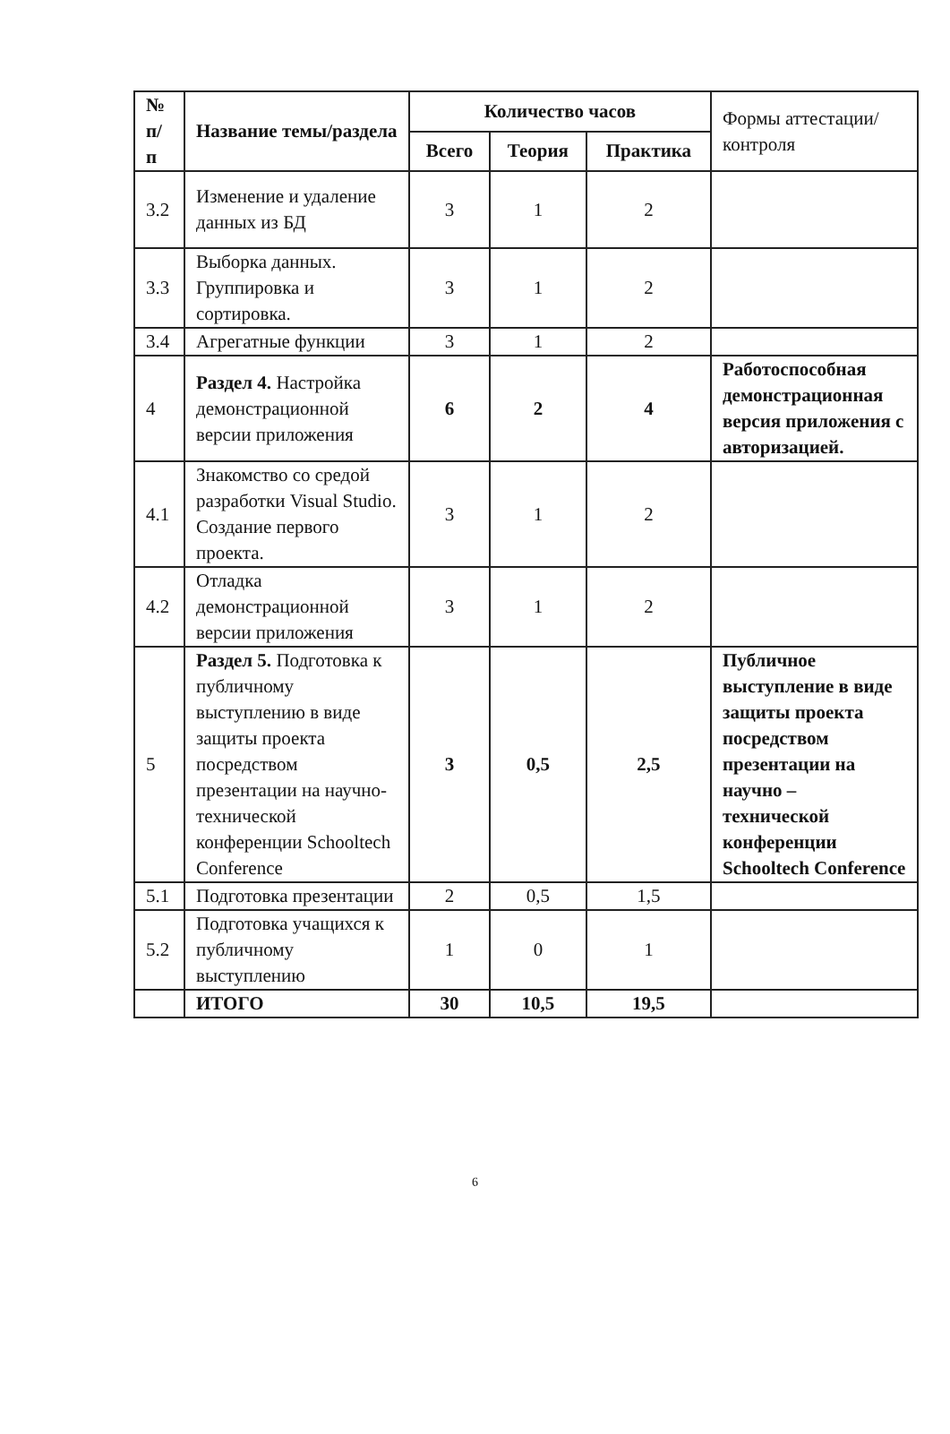| № п/п | Название темы/раздела | Количество часов | | | Формы аттестации/ контроля |
| --- | --- | --- | --- | --- | --- |
| | | Всего | Теория | Практика | |
| 3.2 | Изменение и удаление данных из БД | 3 | 1 | 2 | |
| 3.3 | Выборка данных. Группировка и сортировка. | 3 | 1 | 2 | |
| 3.4 | Агрегатные функции | 3 | 1 | 2 | |
| 4 | Раздел 4. Настройка демонстрационной версии приложения | 6 | 2 | 4 | Работоспособная демонстрационная версия приложения с авторизацией. |
| 4.1 | Знакомство со средой разработки Visual Studio. Создание первого проекта. | 3 | 1 | 2 | |
| 4.2 | Отладка демонстрационной версии приложения | 3 | 1 | 2 | |
| 5 | Раздел 5. Подготовка к публичному выступлению в виде защиты проекта посредством презентации на научно-технической конференции Schooltech Conference | 3 | 0,5 | 2,5 | Публичное выступление в виде защиты проекта посредством презентации на научно – технической конференции Schooltech Conference |
| 5.1 | Подготовка презентации | 2 | 0,5 | 1,5 | |
| 5.2 | Подготовка учащихся к публичному выступлению | 1 | 0 | 1 | |
| | ИТОГО | 30 | 10,5 | 19,5 | |
6